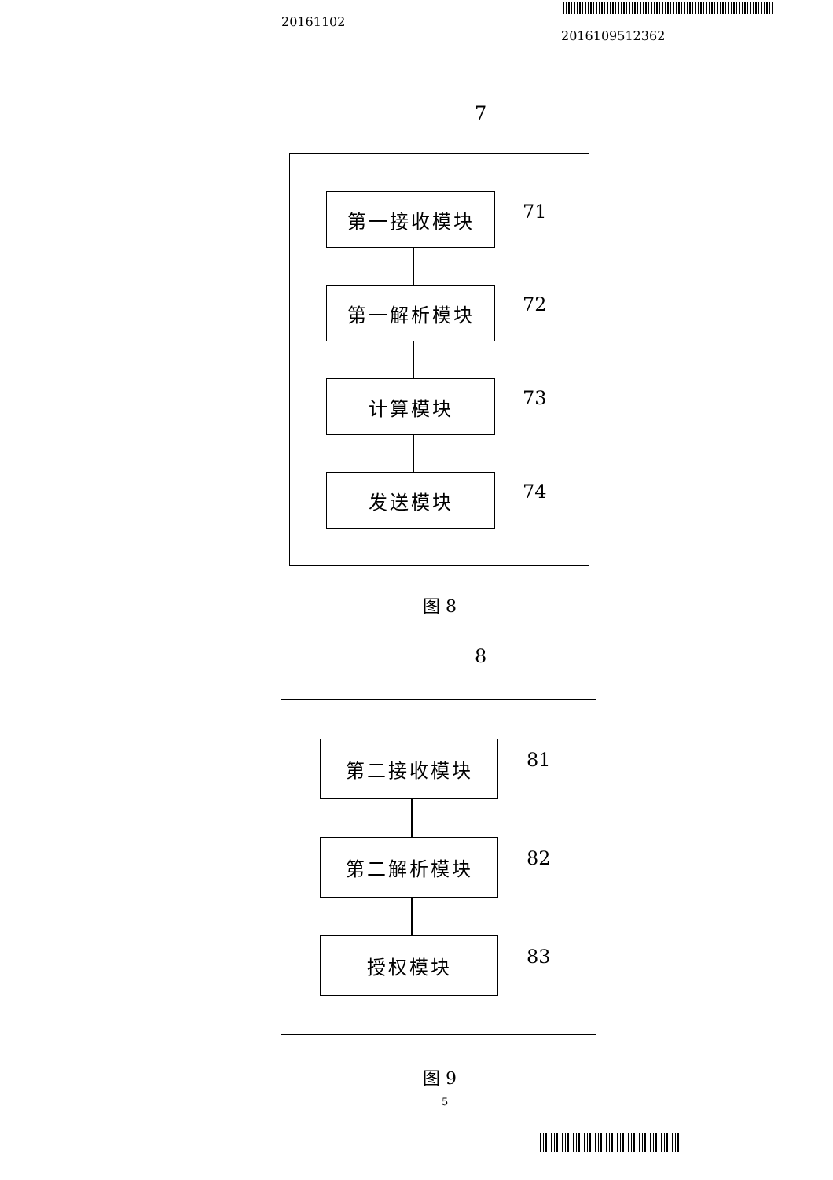20161102
2016109512362
7
第一接收模块 71
第一解析模块 72
计算模块 73
发送模块 74
图 8
8
第二接收模块 81
第二解析模块 82
授权模块 83
图 9
5